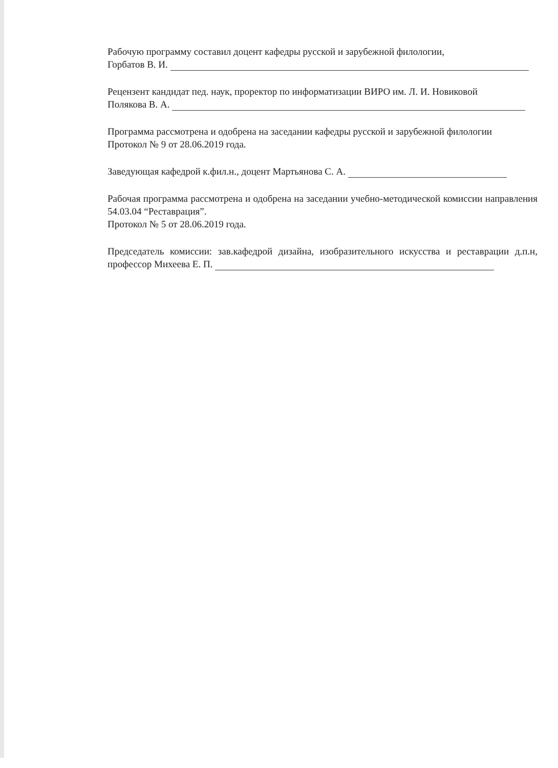Рабочую программу составил доцент кафедры русской и зарубежной филологии,
Горбатов В. И.
Рецензент кандидат пед. наук, проректор по информатизации ВИРО им. Л. И. Новиковой
Полякова В. А.
Программа рассмотрена и одобрена на заседании кафедры русской и зарубежной филологии
Протокол № 9 от 28.06.2019 года.
Заведующая кафедрой к.фил.н., доцент Мартьянова С. А.
Рабочая программа рассмотрена и одобрена на заседании учебно-методической комиссии направления 54.03.04 “Реставрация”.
Протокол № 5 от 28.06.2019 года.
Председатель комиссии: зав.кафедрой дизайна, изобразительного искусства и реставрации д.п.н, профессор Михеева Е. П.